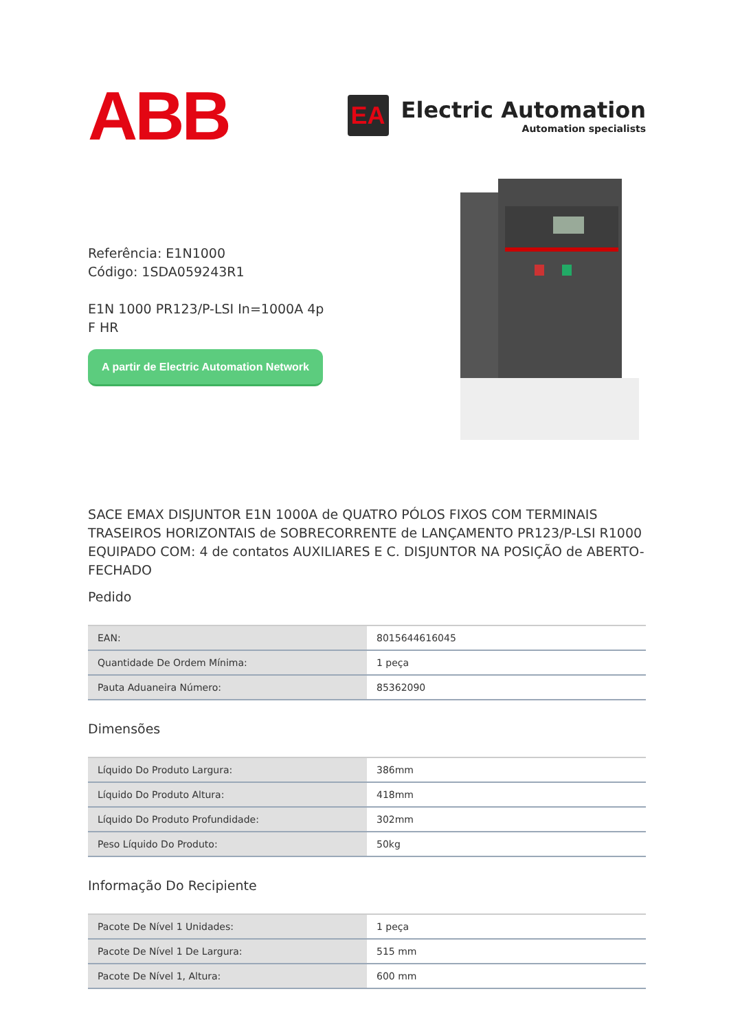ABB
EA
Electric Automation
Automation specialists
Referência: E1N1000
Código: 1SDA059243R1
E1N 1000 PR123/P-LSI In=1000A 4p F HR
A partir de Electric Automation Network
SACE EMAX DISJUNTOR E1N 1000A de QUATRO PÓLOS FIXOS COM TERMINAIS TRASEIROS HORIZONTAIS de SOBRECORRENTE de LANÇAMENTO PR123/P-LSI R1000 EQUIPADO COM: 4 de contatos AUXILIARES E C. DISJUNTOR NA POSIÇÃO de ABERTO-FECHADO
Pedido
| EAN: | 8015644616045 |
| Quantidade De Ordem Mínima: | 1 peça |
| Pauta Aduaneira Número: | 85362090 |
Dimensões
| Líquido Do Produto Largura: | 386mm |
| Líquido Do Produto Altura: | 418mm |
| Líquido Do Produto Profundidade: | 302mm |
| Peso Líquido Do Produto: | 50kg |
Informação Do Recipiente
| Pacote De Nível 1 Unidades: | 1 peça |
| Pacote De Nível 1 De Largura: | 515 mm |
| Pacote De Nível 1, Altura: | 600 mm |